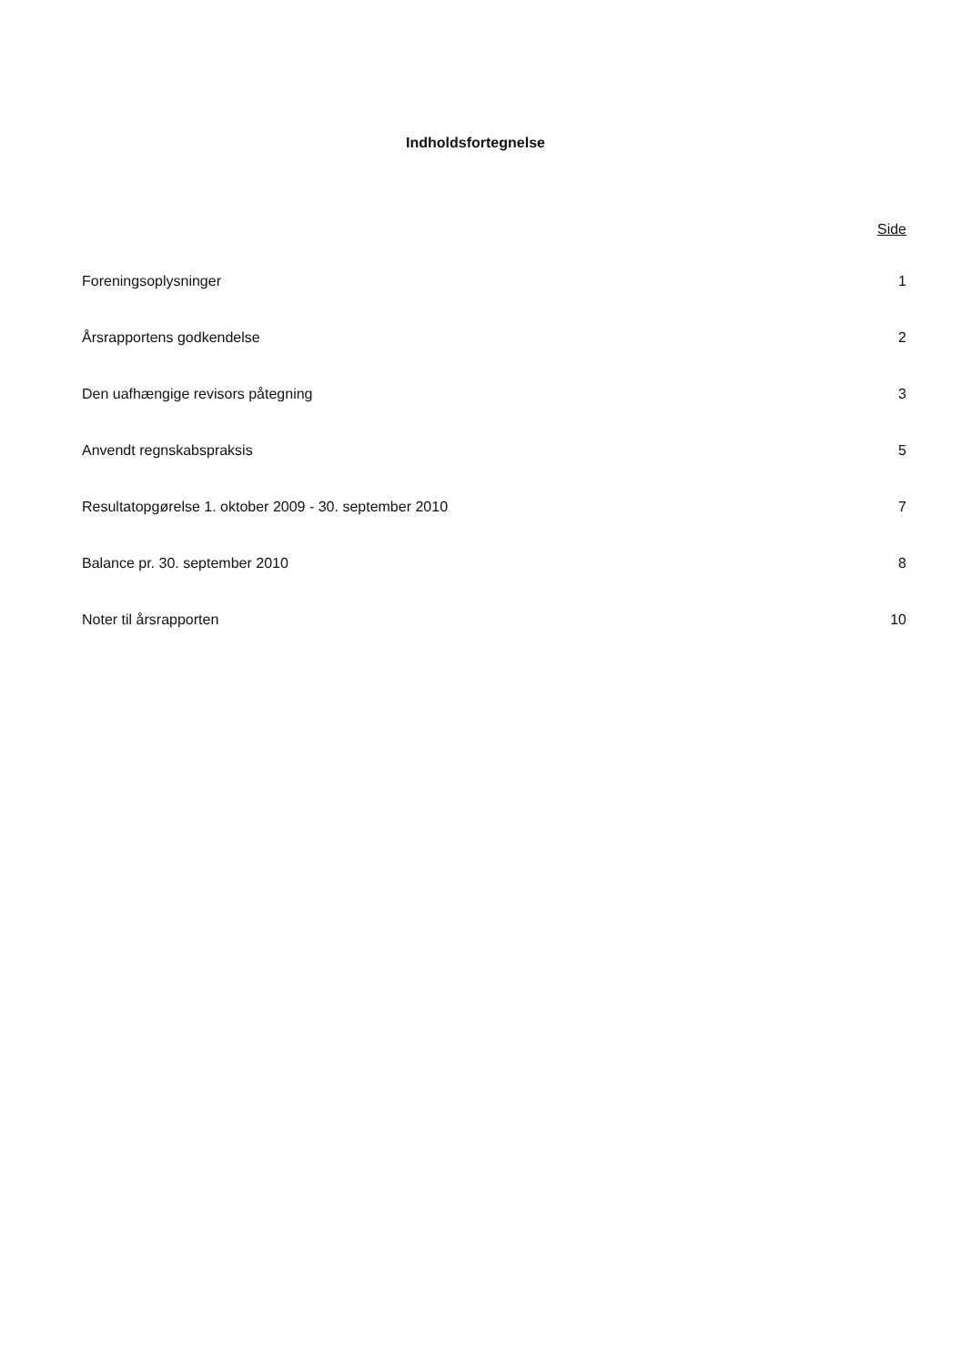Indholdsfortegnelse
Side
Foreningsoplysninger 1
Årsrapportens godkendelse 2
Den uafhængige revisors påtegning 3
Anvendt regnskabspraksis 5
Resultatopgørelse 1. oktober 2009 - 30. september 2010 7
Balance pr. 30. september 2010 8
Noter til årsrapporten 10